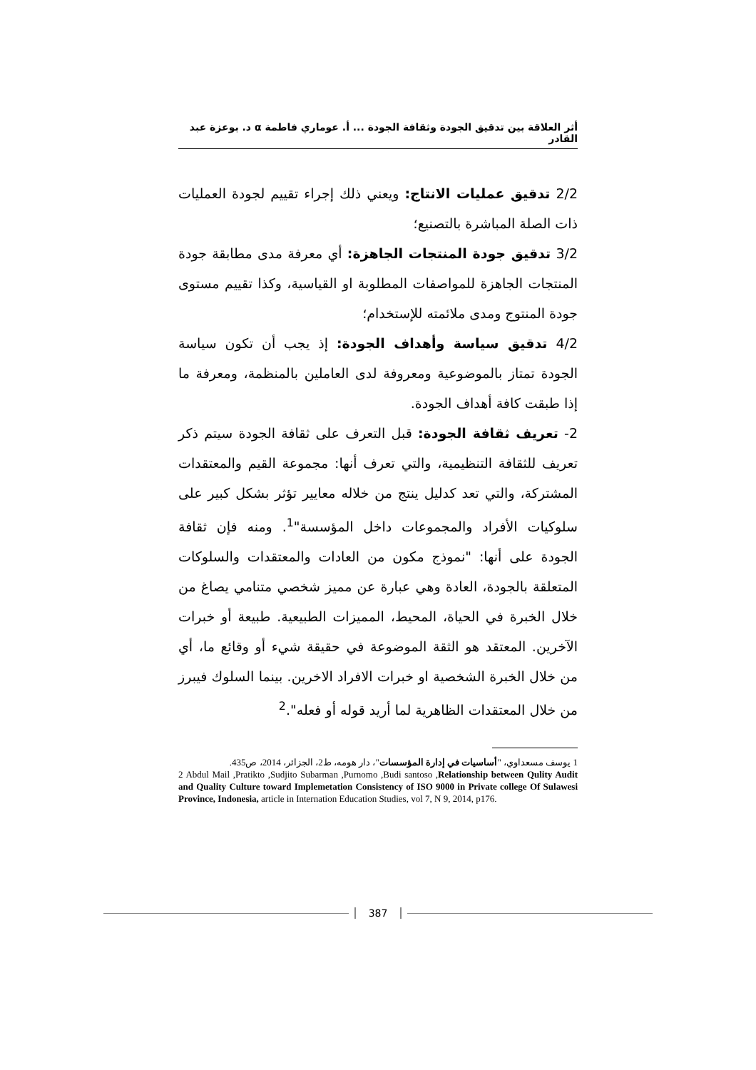أثر العلاقة بين تدقيق الجودة وثقافة الجودة ... أ. عوماري فاطمة α د. بوعزة عبد القادر
2/2 تدقيق عمليات الانتاج: ويعني ذلك إجراء تقييم لجودة العمليات ذات الصلة المباشرة بالتصنيع؛
3/2 تدقيق جودة المنتجات الجاهزة: أي معرفة مدى مطابقة جودة المنتجات الجاهزة للمواصفات المطلوبة او القياسية، وكذا تقييم مستوى جودة المنتوج ومدى ملائمته للإستخدام؛
4/2 تدقيق سياسة وأهداف الجودة: إذ يجب أن تكون سياسة الجودة تمتاز بالموضوعية ومعروفة لدى العاملين بالمنظمة، ومعرفة ما إذا طبقت كافة أهداف الجودة.
2- تعريف ثقافة الجودة: قبل التعرف على ثقافة الجودة سيتم ذكر تعريف للثقافة التنظيمية، والتي تعرف أنها: مجموعة القيم والمعتقدات المشتركة، والتي تعد كدليل ينتج من خلاله معايير تؤثر بشكل كبير على سلوكيات الأفراد والمجموعات داخل المؤسسة"<sup>1</sup>. ومنه فإن ثقافة الجودة على أنها: "نموذج مكون من العادات والمعتقدات والسلوكات المتعلقة بالجودة، العادة وهي عبارة عن مميز شخصي متنامي يصاغ من خلال الخبرة في الحياة، المحيط، المميزات الطبيعية. طبيعة أو خبرات الآخرين. المعتقد هو الثقة الموضوعة في حقيقة شيء أو وقائع ما، أي من خلال الخبرة الشخصية او خبرات الافراد الاخرين. بينما السلوك فيبرز من خلال المعتقدات الظاهرية لما أريد قوله أو فعله".<sup>2</sup>
1 يوسف مسعداوي، "أساسيات في إدارة المؤسسات"، دار هومه، ط2، الجزائر، 2014، ص435.
2 Abdul Mail ,Pratikto ,Sudjito Subarman ,Purnomo ,Budi santoso ,Relationship between Qulity Audit and Quality Culture toward Implemetation Consistency of ISO 9000 in Private college Of Sulawesi Province, Indonesia, article in Internation Education Studies, vol 7, N 9, 2014, p176.
387